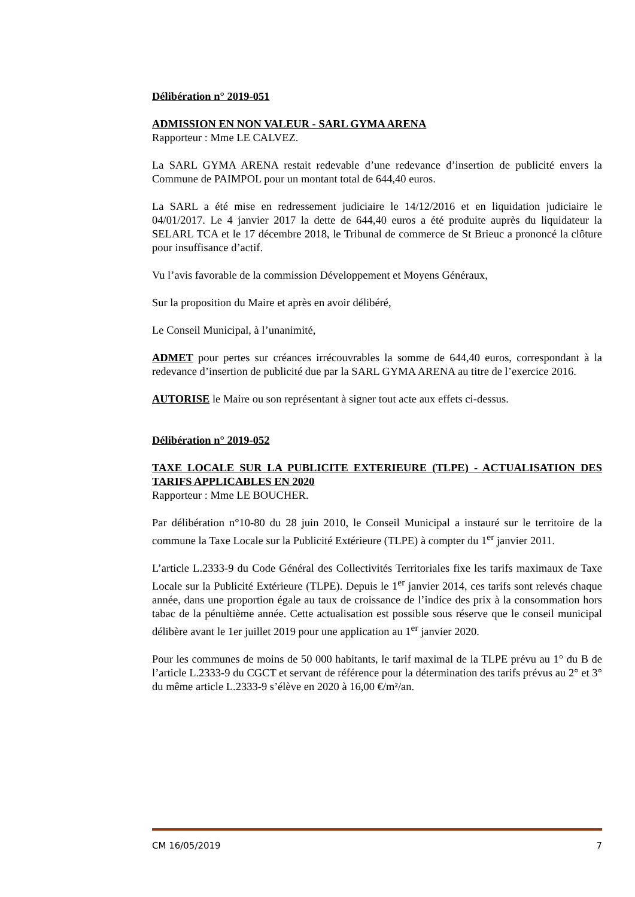Délibération n° 2019-051
ADMISSION EN NON VALEUR - SARL GYMA ARENA
Rapporteur : Mme LE CALVEZ.
La SARL GYMA ARENA restait redevable d’une redevance d’insertion de publicité envers la Commune de PAIMPOL pour un montant total de 644,40 euros.
La SARL a été mise en redressement judiciaire le 14/12/2016 et en liquidation judiciaire le 04/01/2017. Le 4 janvier 2017 la dette de 644,40 euros a été produite auprès du liquidateur la SELARL TCA et le 17 décembre 2018, le Tribunal de commerce de St Brieuc a prononcé la clôture pour insuffisance d’actif.
Vu l’avis favorable de la commission Développement et Moyens Généraux,
Sur la proposition du Maire et après en avoir délibéré,
Le Conseil Municipal, à l’unanimité,
ADMET pour pertes sur créances irrécouvrables la somme de 644,40 euros, correspondant à la redevance d’insertion de publicité due par la SARL GYMA ARENA au titre de l’exercice 2016.
AUTORISE le Maire ou son représentant à signer tout acte aux effets ci-dessus.
Délibération n° 2019-052
TAXE LOCALE SUR LA PUBLICITE EXTERIEURE (TLPE) - ACTUALISATION DES TARIFS APPLICABLES EN 2020
Rapporteur : Mme LE BOUCHER.
Par délibération n°10-80 du 28 juin 2010, le Conseil Municipal a instauré sur le territoire de la commune la Taxe Locale sur la Publicité Extérieure (TLPE) à compter du 1<sup>er</sup> janvier 2011.
L’article L.2333-9 du Code Général des Collectivités Territoriales fixe les tarifs maximaux de Taxe Locale sur la Publicité Extérieure (TLPE). Depuis le 1<sup>er</sup> janvier 2014, ces tarifs sont relevés chaque année, dans une proportion égale au taux de croissance de l’indice des prix à la consommation hors tabac de la pénultième année. Cette actualisation est possible sous réserve que le conseil municipal délibère avant le 1er juillet 2019 pour une application au 1<sup>er</sup> janvier 2020.
Pour les communes de moins de 50 000 habitants, le tarif maximal de la TLPE prévu au 1° du B de l’article L.2333-9 du CGCT et servant de référence pour la détermination des tarifs prévus au 2° et 3° du même article L.2333-9 s’élève en 2020 à 16,00 €/m²/an.
CM 16/05/2019 7